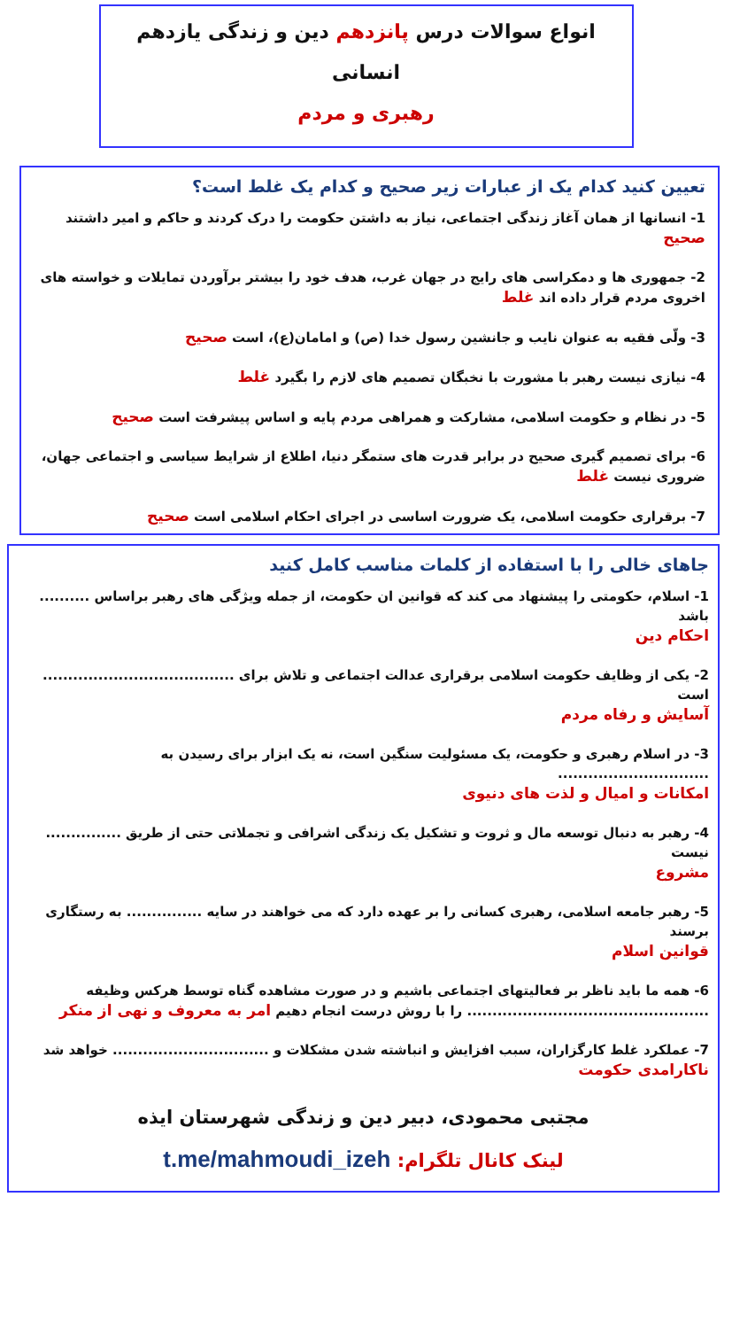انواع سوالات درس پانزدهم دین و زندگی یازدهم انسانی
رهبری و مردم
تعیین کنید کدام یک از عبارات زیر صحیح و کدام یک غلط است؟
1- انسانها از همان آغاز زندگی اجتماعی، نیاز به داشتن حکومت را درک کردند و حاکم و امیر داشتند صحیح
2- جمهوری ها و دمکراسی های رایج در جهان غرب، هدف خود را بیشتر برآوردن تمایلات و خواسته های اخروی مردم قرار داده اند غلط
3- ولّی فقیه به عنوان نایب و جانشین رسول خدا (ص) و امامان(ع)، است صحیح
4- نیازی نیست رهبر با مشورت با نخبگان تصمیم های لازم را بگیرد غلط
5- در نظام و حکومت اسلامی، مشارکت و همراهی مردم پایه و اساس پیشرفت است صحیح
6- برای تصمیم گیری صحیح در برابر قدرت های ستمگر دنیا، اطلاع از شرایط سیاسی و اجتماعی جهان، ضروری نیست غلط
7- برقراری حکومت اسلامی، یک ضرورت اساسی در اجرای احکام اسلامی است صحیح
جاهای خالی را با استفاده از کلمات مناسب کامل کنید
1- اسلام، حکومتی را پیشنهاد می کند که قوانین ان حکومت، از جمله ویژگی های رهبر براساس .......... باشد
احکام دین
2- یکی از وظایف حکومت اسلامی برقراری عدالت اجتماعی و تلاش برای ...................................... است
آسایش و رفاه مردم
3- در اسلام رهبری و حکومت، یک مسئولیت سنگین است، نه یک ابزار برای رسیدن به ..............................
امکانات و امیال و لذت های دنیوی
4- رهبر به دنبال توسعه مال و ثروت و تشکیل یک زندگی اشرافی و تجملاتی حتی از طریق ............... نیست
مشروع
5- رهبر جامعه اسلامی، رهبری کسانی را بر عهده دارد که می خواهند در سایه ............... به رستگاری برسند
قوانین اسلام
6- همه ما باید ناظر بر فعالیتهای اجتماعی باشیم و در صورت مشاهده گناه توسط هرکس وظیفه ................................................ را با روش درست انجام دهیم امر به معروف و نهی از منکر
7- عملکرد غلط کارگزاران، سبب افزایش و انباشته شدن مشکلات و ............................... خواهد شد
ناکارامدی حکومت
مجتبی محمودی، دبیر دین و زندگی شهرستان ایذه
لینک کانال تلگرام: t.me/mahmoudi_izeh